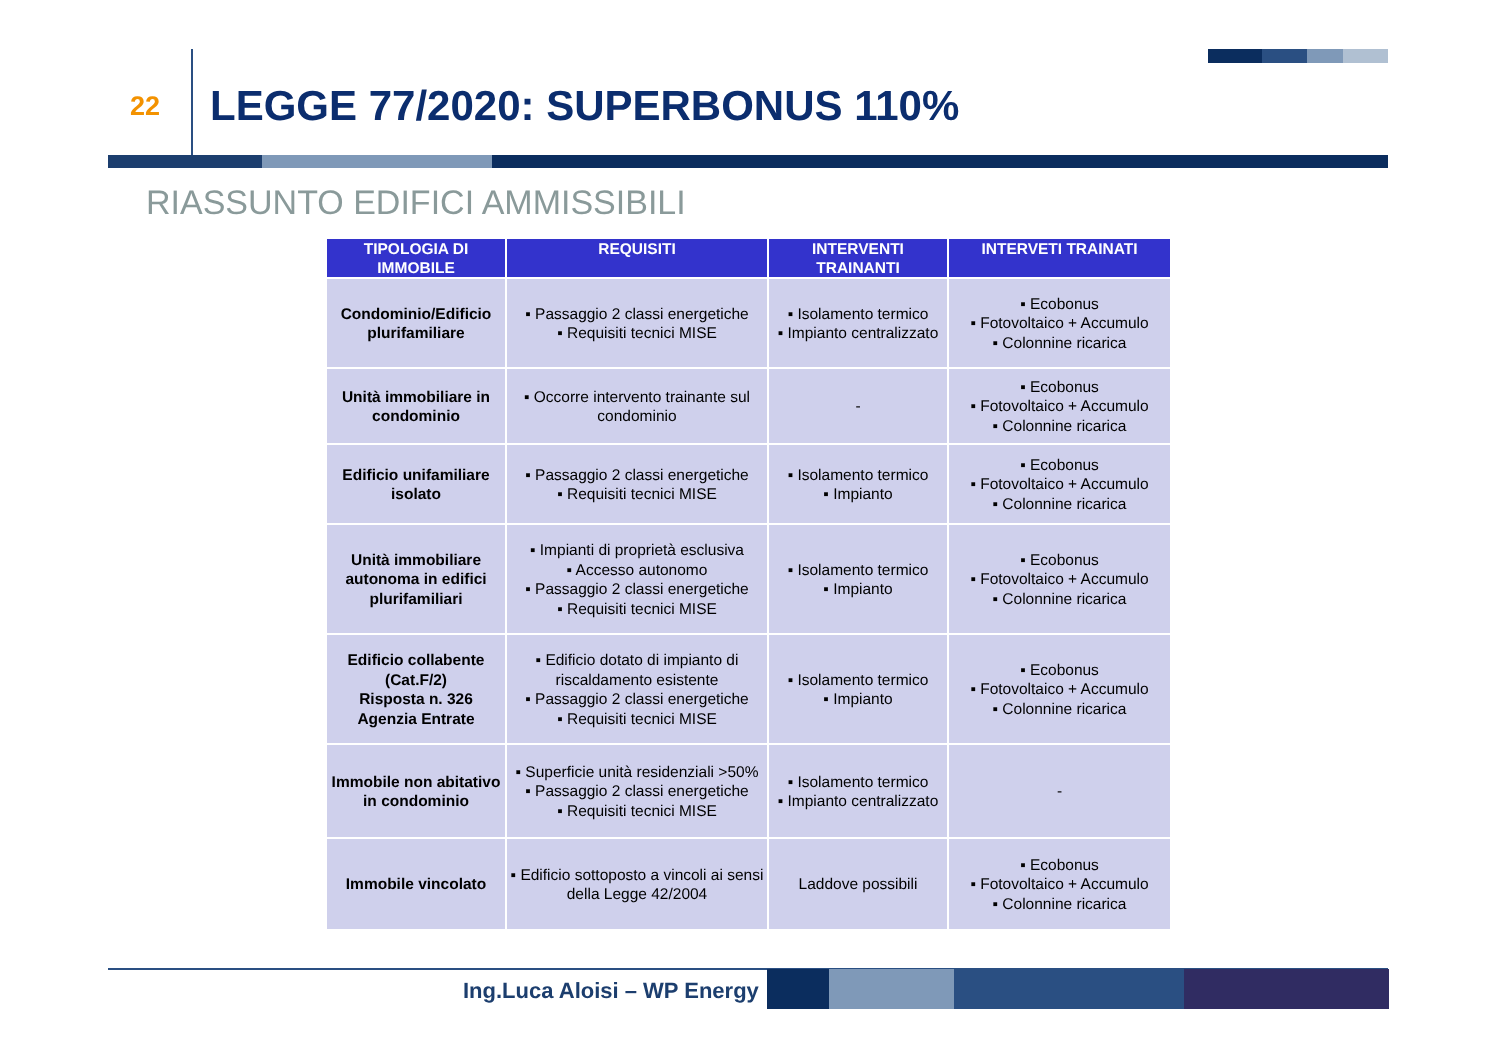22
LEGGE 77/2020: SUPERBONUS 110%
RIASSUNTO EDIFICI AMMISSIBILI
| TIPOLOGIA DI IMMOBILE | REQUISITI | INTERVENTI TRAINANTI | INTERVETI TRAINATI |
| --- | --- | --- | --- |
| Condominio/Edificio plurifamiliare | ▪ Passaggio 2 classi energetiche ▪ Requisiti tecnici MISE | ▪ Isolamento termico ▪ Impianto centralizzato | ▪ Ecobonus ▪ Fotovoltaico + Accumulo ▪ Colonnine ricarica |
| Unità immobiliare in condominio | ▪ Occorre intervento trainante sul condominio | - | ▪ Ecobonus ▪ Fotovoltaico + Accumulo ▪ Colonnine ricarica |
| Edificio unifamiliare isolato | ▪ Passaggio 2 classi energetiche ▪ Requisiti tecnici MISE | ▪ Isolamento termico ▪ Impianto | ▪ Ecobonus ▪ Fotovoltaico + Accumulo ▪ Colonnine ricarica |
| Unità immobiliare autonoma in edifici plurifamiliari | ▪ Impianti di proprietà esclusiva ▪ Accesso autonomo ▪ Passaggio 2 classi energetiche ▪ Requisiti tecnici MISE | ▪ Isolamento termico ▪ Impianto | ▪ Ecobonus ▪ Fotovoltaico + Accumulo ▪ Colonnine ricarica |
| Edificio collabente (Cat.F/2) Risposta n. 326 Agenzia Entrate | ▪ Edificio dotato di impianto di riscaldamento esistente ▪ Passaggio 2 classi energetiche ▪ Requisiti tecnici MISE | ▪ Isolamento termico ▪ Impianto | ▪ Ecobonus ▪ Fotovoltaico + Accumulo ▪ Colonnine ricarica |
| Immobile non abitativo in condominio | ▪ Superficie unità residenziali >50% ▪ Passaggio 2 classi energetiche ▪ Requisiti tecnici MISE | ▪ Isolamento termico ▪ Impianto centralizzato | - |
| Immobile vincolato | ▪ Edificio sottoposto a vincoli ai sensi della Legge 42/2004 | Laddove possibili | ▪ Ecobonus ▪ Fotovoltaico + Accumulo ▪ Colonnine ricarica |
Ing.Luca Aloisi – WP Energy